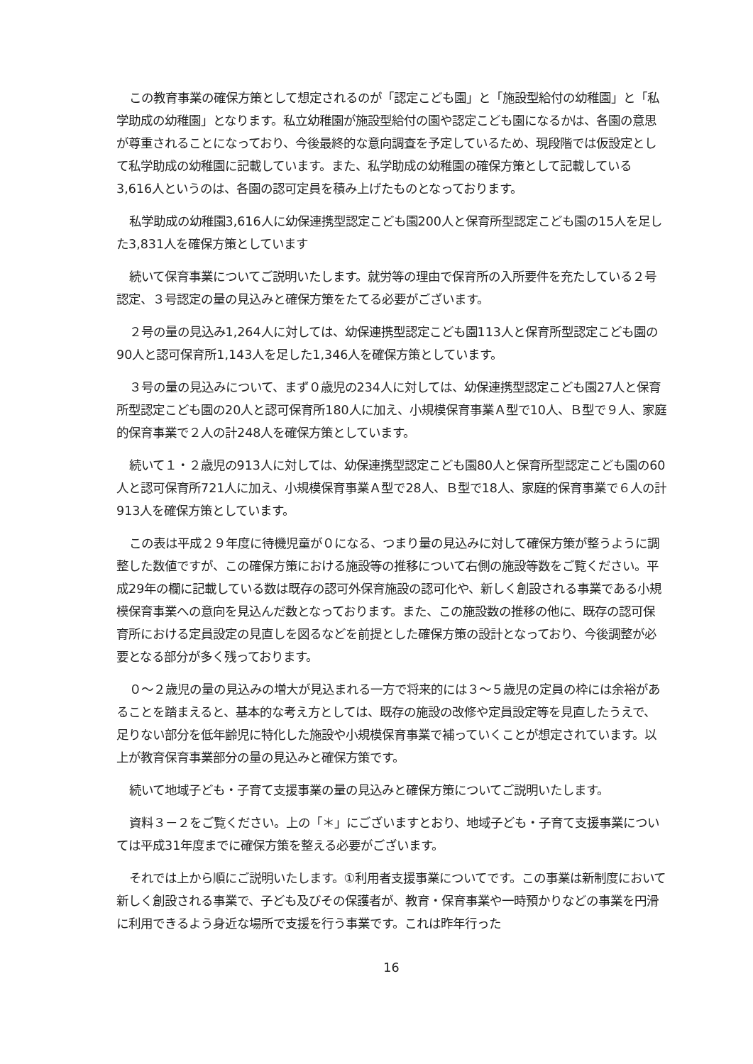この教育事業の確保方策として想定されるのが「認定こども園」と「施設型給付の幼稚園」と「私学助成の幼稚園」となります。私立幼稚園が施設型給付の園や認定こども園になるかは、各園の意思が尊重されることになっており、今後最終的な意向調査を予定しているため、現段階では仮設定として私学助成の幼稚園に記載しています。また、私学助成の幼稚園の確保方策として記載している3,616人というのは、各園の認可定員を積み上げたものとなっております。
私学助成の幼稚園3,616人に幼保連携型認定こども園200人と保育所型認定こども園の15人を足した3,831人を確保方策としています
続いて保育事業についてご説明いたします。就労等の理由で保育所の入所要件を充たしている２号認定、３号認定の量の見込みと確保方策をたてる必要がございます。
２号の量の見込み1,264人に対しては、幼保連携型認定こども園113人と保育所型認定こども園の90人と認可保育所1,143人を足した1,346人を確保方策としています。
３号の量の見込みについて、まず０歳児の234人に対しては、幼保連携型認定こども園27人と保育所型認定こども園の20人と認可保育所180人に加え、小規模保育事業Ａ型で10人、Ｂ型で９人、家庭的保育事業で２人の計248人を確保方策としています。
続いて１・２歳児の913人に対しては、幼保連携型認定こども園80人と保育所型認定こども園の60人と認可保育所721人に加え、小規模保育事業Ａ型で28人、Ｂ型で18人、家庭的保育事業で６人の計913人を確保方策としています。
この表は平成２９年度に待機児童が０になる、つまり量の見込みに対して確保方策が整うように調整した数値ですが、この確保方策における施設等の推移について右側の施設等数をご覧ください。平成29年の欄に記載している数は既存の認可外保育施設の認可化や、新しく創設される事業である小規模保育事業への意向を見込んだ数となっております。また、この施設数の推移の他に、既存の認可保育所における定員設定の見直しを図るなどを前提とした確保方策の設計となっており、今後調整が必要となる部分が多く残っております。
０～２歳児の量の見込みの増大が見込まれる一方で将来的には３～５歳児の定員の枠には余裕があることを踏まえると、基本的な考え方としては、既存の施設の改修や定員設定等を見直したうえで、足りない部分を低年齢児に特化した施設や小規模保育事業で補っていくことが想定されています。以上が教育保育事業部分の量の見込みと確保方策です。
続いて地域子ども・子育て支援事業の量の見込みと確保方策についてご説明いたします。
資料３－２をご覧ください。上の「＊」にございますとおり、地域子ども・子育て支援事業については平成31年度までに確保方策を整える必要がございます。
それでは上から順にご説明いたします。①利用者支援事業についてです。この事業は新制度において新しく創設される事業で、子ども及びその保護者が、教育・保育事業や一時預かりなどの事業を円滑に利用できるよう身近な場所で支援を行う事業です。これは昨年行った
16